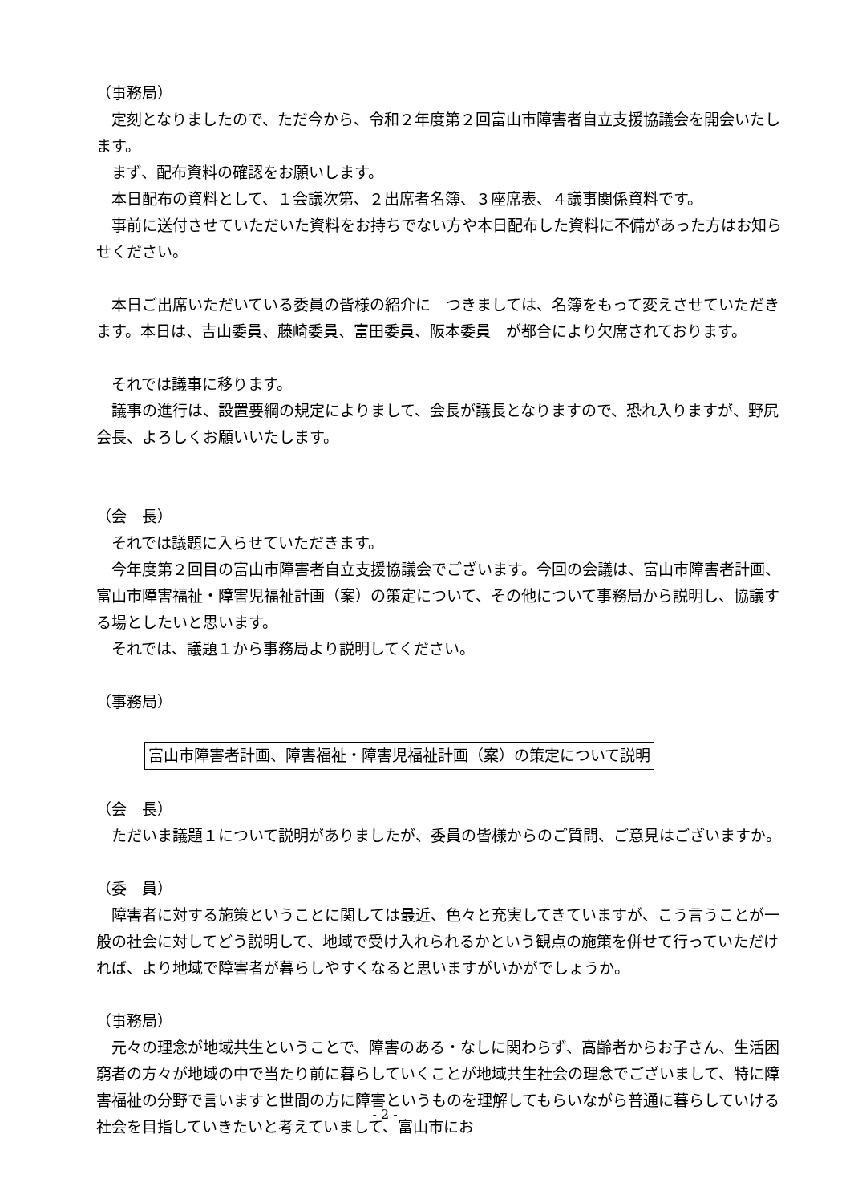（事務局）
　定刻となりましたので、ただ今から、令和２年度第２回富山市障害者自立支援協議会を開会いたします。
　まず、配布資料の確認をお願いします。
　本日配布の資料として、１会議次第、２出席者名簿、３座席表、４議事関係資料です。
　事前に送付させていただいた資料をお持ちでない方や本日配布した資料に不備があった方はお知らせください。
　本日ご出席いただいている委員の皆様の紹介に　つきましては、名簿をもって変えさせていただきます。本日は、吉山委員、藤崎委員、富田委員、阪本委員　が都合により欠席されております。
　それでは議事に移ります。
　議事の進行は、設置要綱の規定によりまして、会長が議長となりますので、恐れ入りますが、野尻会長、よろしくお願いいたします。
（会　長）
　それでは議題に入らせていただきます。
　今年度第２回目の富山市障害者自立支援協議会でございます。今回の会議は、富山市障害者計画、富山市障害福祉・障害児福祉計画（案）の策定について、その他について事務局から説明し、協議する場としたいと思います。
　それでは、議題１から事務局より説明してください。
（事務局）
富山市障害者計画、障害福祉・障害児福祉計画（案）の策定について説明
（会　長）
　ただいま議題１について説明がありましたが、委員の皆様からのご質問、ご意見はございますか。
（委　員）
　障害者に対する施策ということに関しては最近、色々と充実してきていますが、こう言うことが一般の社会に対してどう説明して、地域で受け入れられるかという観点の施策を併せて行っていただければ、より地域で障害者が暮らしやすくなると思いますがいかがでしょうか。
（事務局）
　元々の理念が地域共生ということで、障害のある・なしに関わらず、高齢者からお子さん、生活困窮者の方々が地域の中で当たり前に暮らしていくことが地域共生社会の理念でございまして、特に障害福祉の分野で言いますと世間の方に障害というものを理解してもらいながら普通に暮らしていける社会を目指していきたいと考えていまして、富山市にお
- 2 -